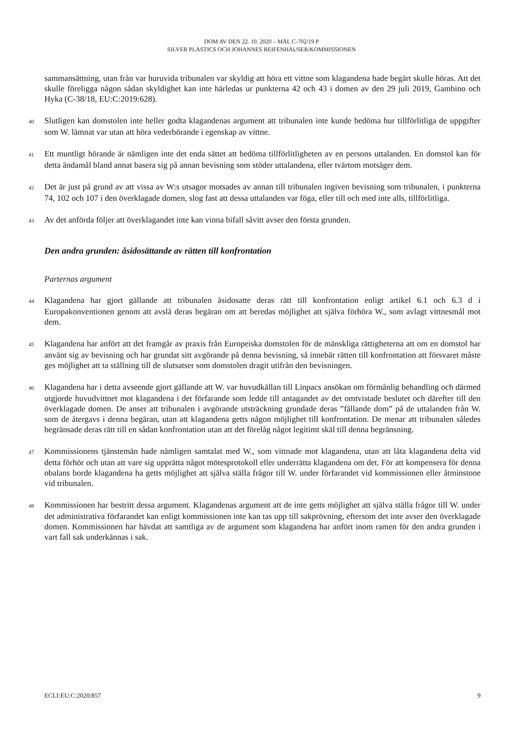DOM AV DEN 22. 10. 2020 – MÅL C-702/19 P
SILVER PLASTICS OCH JOHANNES REIFENHÄUSER/KOMMISSIONEN
sammansättning, utan från var huruvida tribunalen var skyldig att höra ett vittne som klagandena hade begärt skulle höras. Att det skulle föreligga någon sådan skyldighet kan inte härledas ur punkterna 42 och 43 i domen av den 29 juli 2019, Gambino och Hyka (C-38/18, EU:C:2019:628).
40 Slutligen kan domstolen inte heller godta klagandenas argument att tribunalen inte kunde bedöma hur tillförlitliga de uppgifter som W. lämnat var utan att höra vederbörande i egenskap av vittne.
41 Ett muntligt hörande är nämligen inte det enda sättet att bedöma tillförlitligheten av en persons uttalanden. En domstol kan för detta ändamål bland annat basera sig på annan bevisning som stöder uttalandena, eller tvärtom motsäger dem.
42 Det är just på grund av att vissa av W:s utsagor motsades av annan till tribunalen ingiven bevisning som tribunalen, i punkterna 74, 102 och 107 i den överklagade domen, slog fast att dessa uttalanden var föga, eller till och med inte alls, tillförlitliga.
43 Av det anförda följer att överklagandet inte kan vinna bifall såvitt avser den första grunden.
Den andra grunden: åsidosättande av rätten till konfrontation
Parternas argument
44 Klagandena har gjort gällande att tribunalen åsidosatte deras rätt till konfrontation enligt artikel 6.1 och 6.3 d i Europakonventionen genom att avslå deras begäran om att beredas möjlighet att själva förhöra W., som avlagt vittnesmål mot dem.
45 Klagandena har anfört att det framgår av praxis från Europeiska domstolen för de mänskliga rättigheterna att om en domstol har använt sig av bevisning och har grundat sitt avgörande på denna bevisning, så innebär rätten till konfrontation att försvaret måste ges möjlighet att ta ställning till de slutsatser som domstolen dragit utifrån den bevisningen.
46 Klagandena har i detta avseende gjort gällande att W. var huvudkällan till Linpacs ansökan om förmånlig behandling och därmed utgjorde huvudvittnet mot klagandena i det förfarande som ledde till antagandet av det omtvistade beslutet och därefter till den överklagade domen. De anser att tribunalen i avgörande utsträckning grundade deras ”fällande dom” på de uttalanden från W. som de återgavs i denna begäran, utan att klagandena getts någon möjlighet till konfrontation. De menar att tribunalen således begränsade deras rätt till en sådan konfrontation utan att det förelåg något legitimt skäl till denna begränsning.
47 Kommissionens tjänstemän hade nämligen samtalat med W., som vittnade mot klagandena, utan att låta klagandena delta vid detta förhör och utan att vare sig upprätta något mötesprotokoll eller underrätta klagandena om det. För att kompensera för denna obalans borde klagandena ha getts möjlighet att själva ställa frågor till W. under förfarandet vid kommissionen eller åtminstone vid tribunalen.
48 Kommissionen har bestritt dessa argument. Klagandenas argument att de inte getts möjlighet att själva ställa frågor till W. under det administrativa förfarandet kan enligt kommissionen inte kan tas upp till sakprövning, eftersom det inte avser den överklagade domen. Kommissionen har hävdat att samtliga av de argument som klagandena har anfört inom ramen för den andra grunden i vart fall sak underkännas i sak.
ECLI:EU:C:2020:857 9